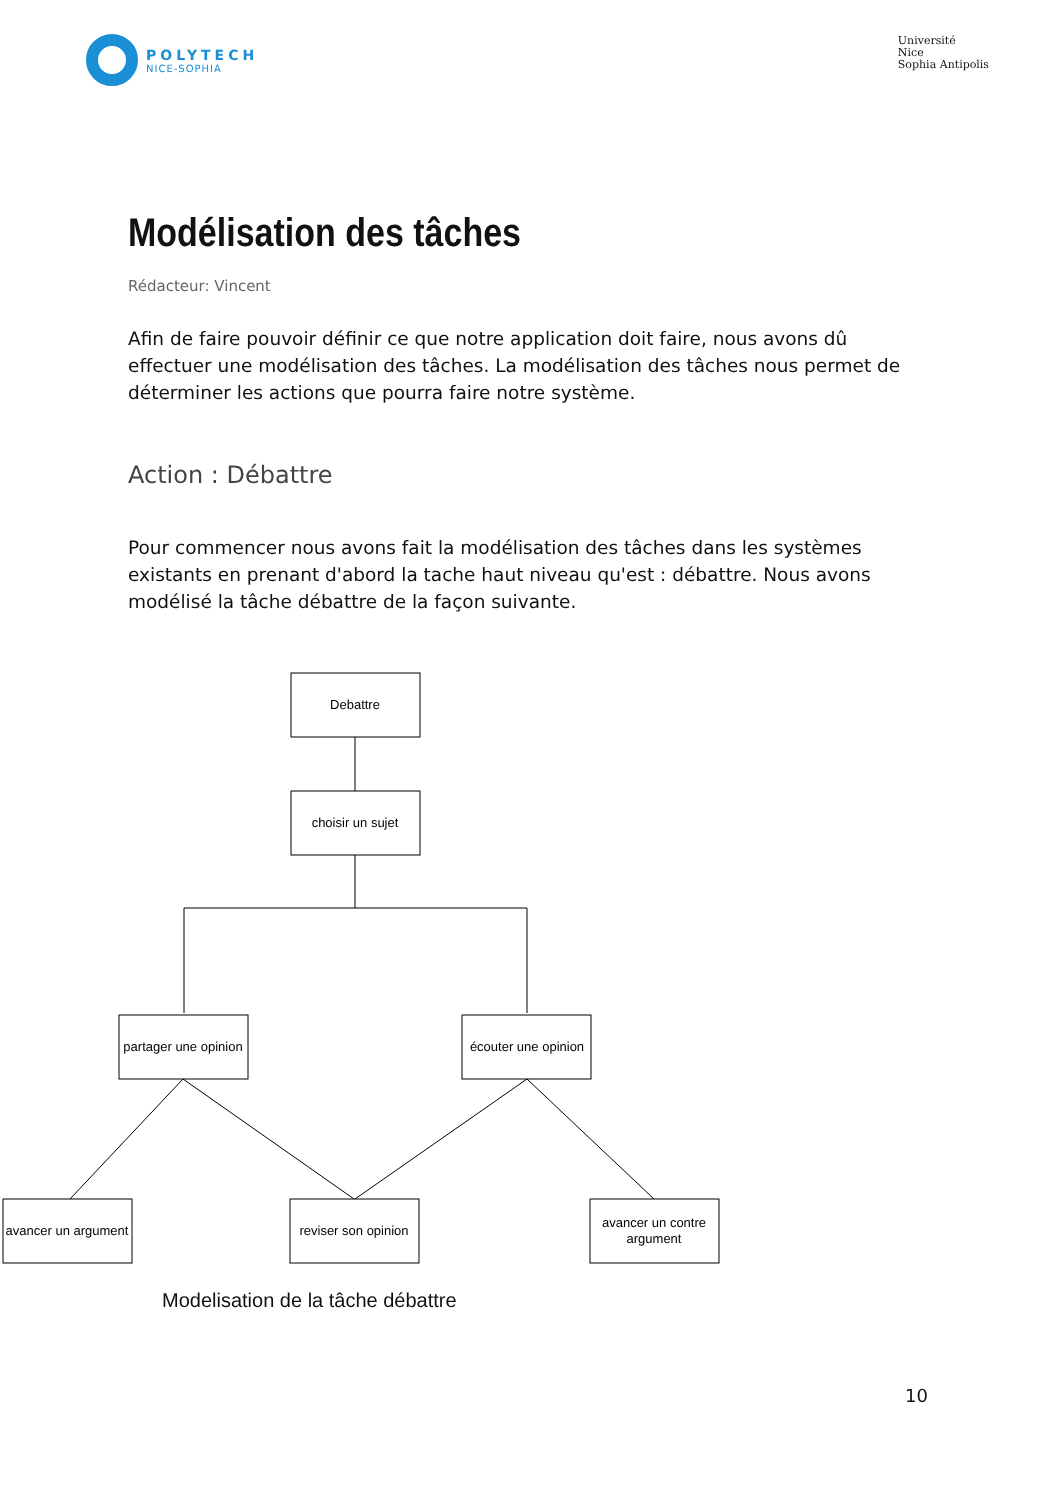POLYTECH
NICE-SOPHIA
Université
Nice
Sophia Antipolis
Modélisation des tâches
Rédacteur: Vincent
Afin de faire pouvoir définir ce que notre application doit faire, nous avons dû effectuer une modélisation des tâches. La modélisation des tâches nous permet de déterminer les actions que pourra faire notre système.
Action : Débattre
Pour commencer nous avons fait la modélisation des tâches dans les systèmes existants en prenant d'abord la tache haut niveau qu'est : débattre. Nous avons modélisé la tâche débattre de la façon suivante.
Debattre
choisir un sujet
partager une opinion
écouter une opinion
avancer un argument
reviser son opinion
avancer un contre
argument
Modelisation de la tâche débattre
10